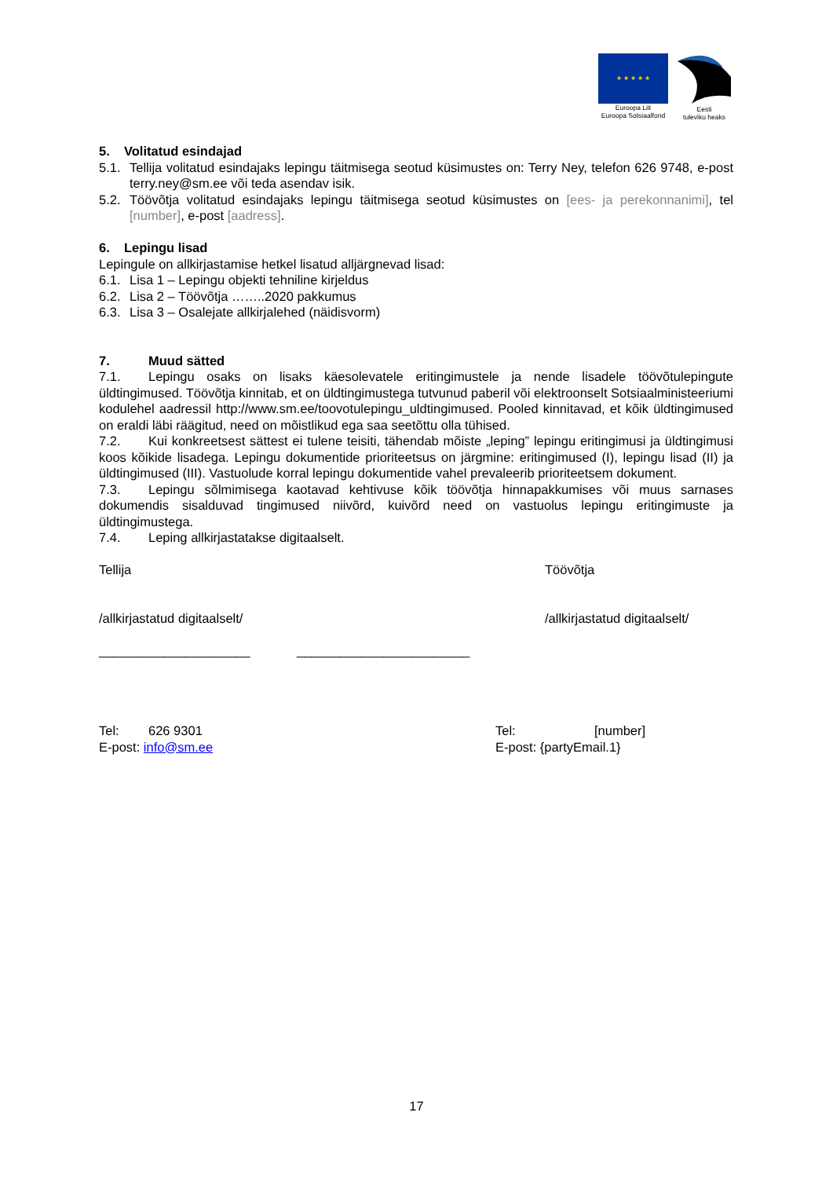★ ★ ★ ★ ★
Euroopa Liit
Euroopa Sotsiaalfond
Eesti
tuleviku heaks
5. Volitatud esindajad
5.1.
Tellija volitatud esindajaks lepingu täitmisega seotud küsimustes on: Terry Ney, telefon 626 9748, e-post terry.ney@sm.ee või teda asendav isik.
5.2.
Töövõtja volitatud esindajaks lepingu täitmisega seotud küsimustes on [ees- ja perekonnanimi], tel [number], e-post [aadress].
6. Lepingu lisad
Lepingule on allkirjastamise hetkel lisatud alljärgnevad lisad:
6.1.
Lisa 1 – Lepingu objekti tehniline kirjeldus
6.2.
Lisa 2 – Töövõtja ……..2020 pakkumus
6.3.
Lisa 3 – Osalejate allkirjalehed (näidisvorm)
7. Muud sätted
7.1. Lepingu osaks on lisaks käesolevatele eritingimustele ja nende lisadele töövõtulepingute üldtingimused. Töövõtja kinnitab, et on üldtingimustega tutvunud paberil või elektroonselt Sotsiaalministeeriumi kodulehel aadressil http://www.sm.ee/toovotulepingu_uldtingimused. Pooled kinnitavad, et kõik üldtingimused on eraldi läbi räägitud, need on mõistlikud ega saa seetõttu olla tühised.
7.2. Kui konkreetsest sättest ei tulene teisiti, tähendab mõiste „leping” lepingu eritingimusi ja üldtingimusi koos kõikide lisadega. Lepingu dokumentide prioriteetsus on järgmine: eritingimused (I), lepingu lisad (II) ja üldtingimused (III). Vastuolude korral lepingu dokumentide vahel prevaleerib prioriteetsem dokument.
7.3. Lepingu sõlmimisega kaotavad kehtivuse kõik töövõtja hinnapakkumises või muus sarnases dokumendis sisalduvad tingimused niivõrd, kuivõrd need on vastuolus lepingu eritingimuste ja üldtingimustega.
7.4. Leping allkirjastatakse digitaalselt.
Tellija Töövõtja
/allkirjastatud digitaalselt/ /allkirjastatud digitaalselt/
_____________________ ________________________
Tel: 626 9301 Tel: [number]
E-post: info@sm.ee E-post: {partyEmail.1}
17